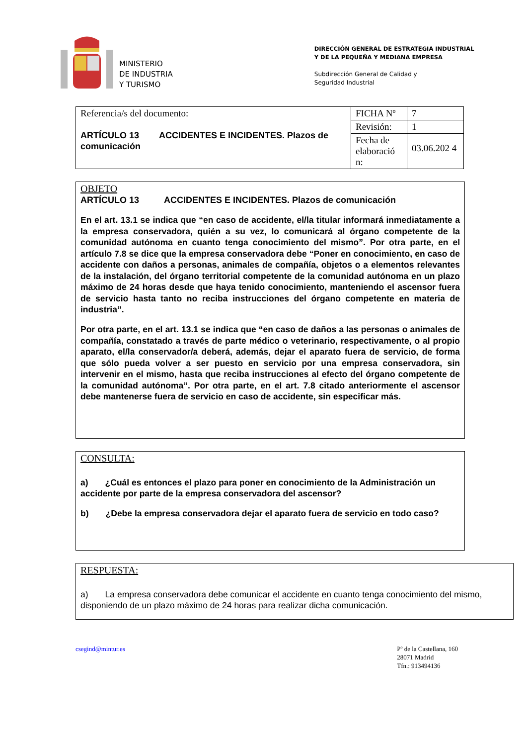MINISTERIO
DE INDUSTRIA
Y TURISMO
DIRECCIÓN GENERAL DE ESTRATEGIA INDUSTRIAL
Y DE LA PEQUEÑA Y MEDIANA EMPRESA
Subdirección General de Calidad y
Seguridad Industrial
| Referencia/s del documento: ARTÍCULO 13 ACCIDENTES E INCIDENTES. Plazos de comunicación | FICHA Nº | 7 |
| | Revisión: | 1 |
| | Fecha de elaboració n: | 03.06.202 4 |
OBJETO
ARTÍCULO 13 ACCIDENTES E INCIDENTES. Plazos de comunicación
En el art. 13.1 se indica que “en caso de accidente, el/la titular informará inmediatamente a la empresa conservadora, quién a su vez, lo comunicará al órgano competente de la comunidad autónoma en cuanto tenga conocimiento del mismo”. Por otra parte, en el artículo 7.8 se dice que la empresa conservadora debe “Poner en conocimiento, en caso de accidente con daños a personas, animales de compañía, objetos o a elementos relevantes de la instalación, del órgano territorial competente de la comunidad autónoma en un plazo máximo de 24 horas desde que haya tenido conocimiento, manteniendo el ascensor fuera de servicio hasta tanto no reciba instrucciones del órgano competente en materia de industria”.
Por otra parte, en el art. 13.1 se indica que “en caso de daños a las personas o animales de compañía, constatado a través de parte médico o veterinario, respectivamente, o al propio aparato, el/la conservador/a deberá, además, dejar el aparato fuera de servicio, de forma que sólo pueda volver a ser puesto en servicio por una empresa conservadora, sin intervenir en el mismo, hasta que reciba instrucciones al efecto del órgano competente de la comunidad autónoma”. Por otra parte, en el art. 7.8 citado anteriormente el ascensor debe mantenerse fuera de servicio en caso de accidente, sin especificar más.
CONSULTA:
a) ¿Cuál es entonces el plazo para poner en conocimiento de la Administración un accidente por parte de la empresa conservadora del ascensor?
b) ¿Debe la empresa conservadora dejar el aparato fuera de servicio en todo caso?
RESPUESTA:
a) La empresa conservadora debe comunicar el accidente en cuanto tenga conocimiento del mismo, disponiendo de un plazo máximo de 24 horas para realizar dicha comunicación.
csegind@mintur.es Pº de la Castellana, 160
28071 Madrid
Tfn.: 913494136